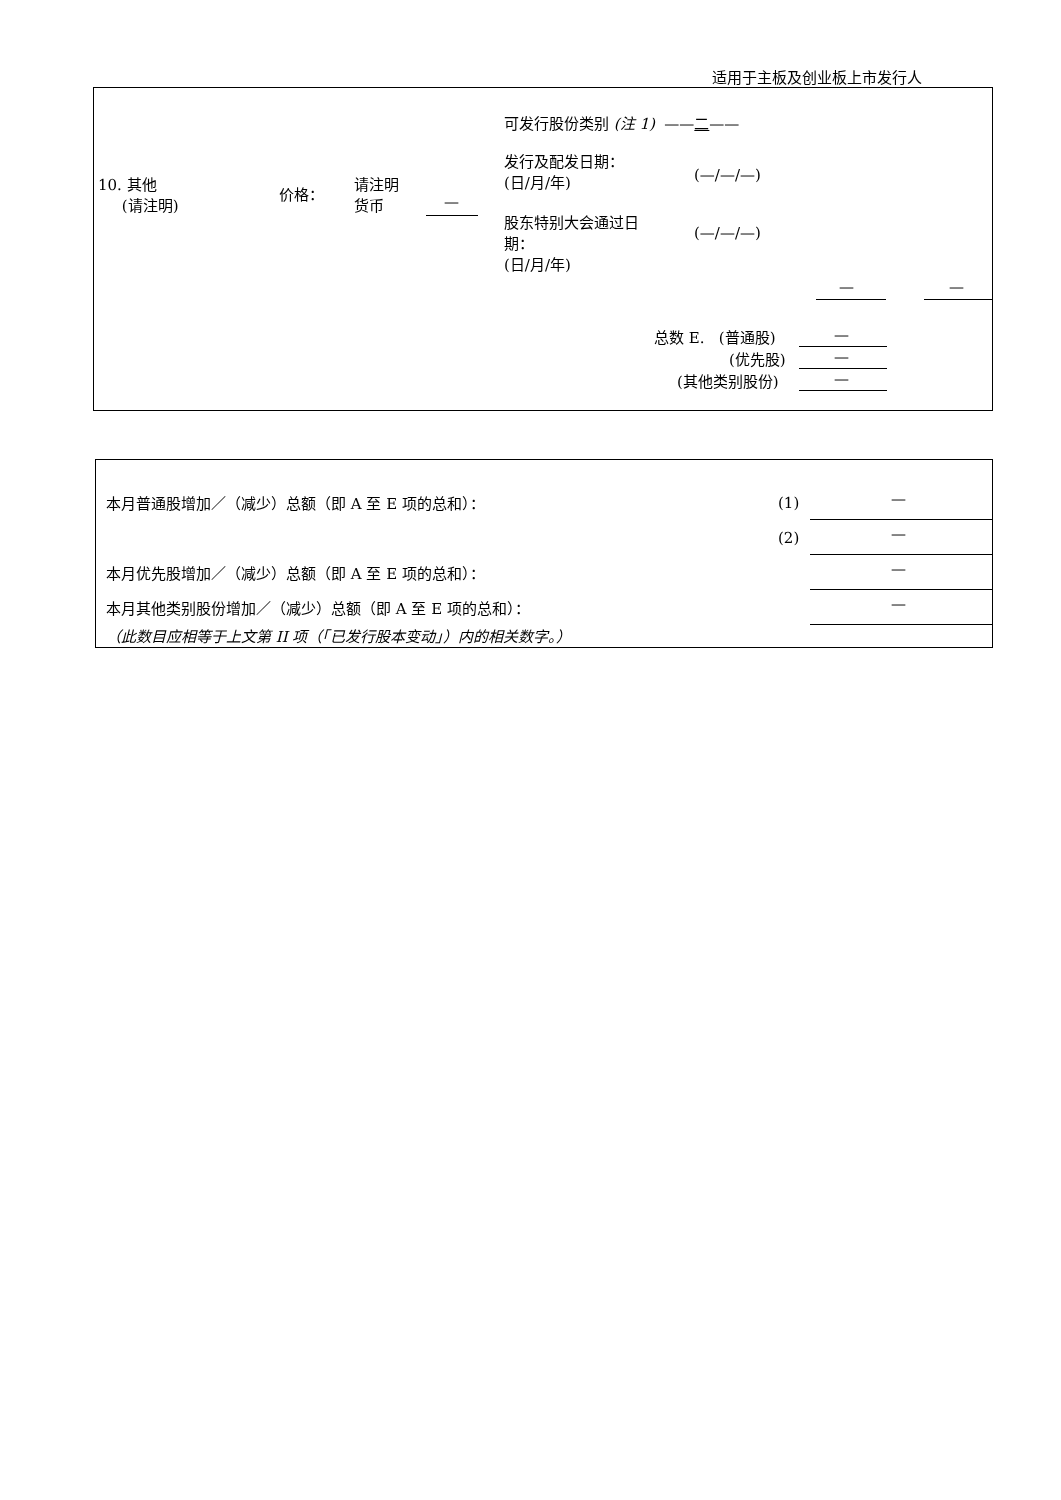适用于主板及创业板上市发行人
可发行股份类别 (注 1) ——二——
10. 其他
(请注明)
价格：
请注明
货币
—
发行及配发日期：
(日/月/年)
(—/—/—)
股东特别大会通过日
期：
(日/月/年)
(—/—/—)
— —
总数 E. (普通股)
(优先股)
(其他类别股份)
—
—
—
本月普通股增加／（减少）总额（即 A 至 E 项的总和）： (1) —
(2) —
本月优先股增加／（减少）总额（即 A 至 E 项的总和）： —
本月其他类别股份增加／（减少）总额（即 A 至 E 项的总和）： —
（此数目应相等于上文第 II 项（「已发行股本变动」）内的相关数字。）